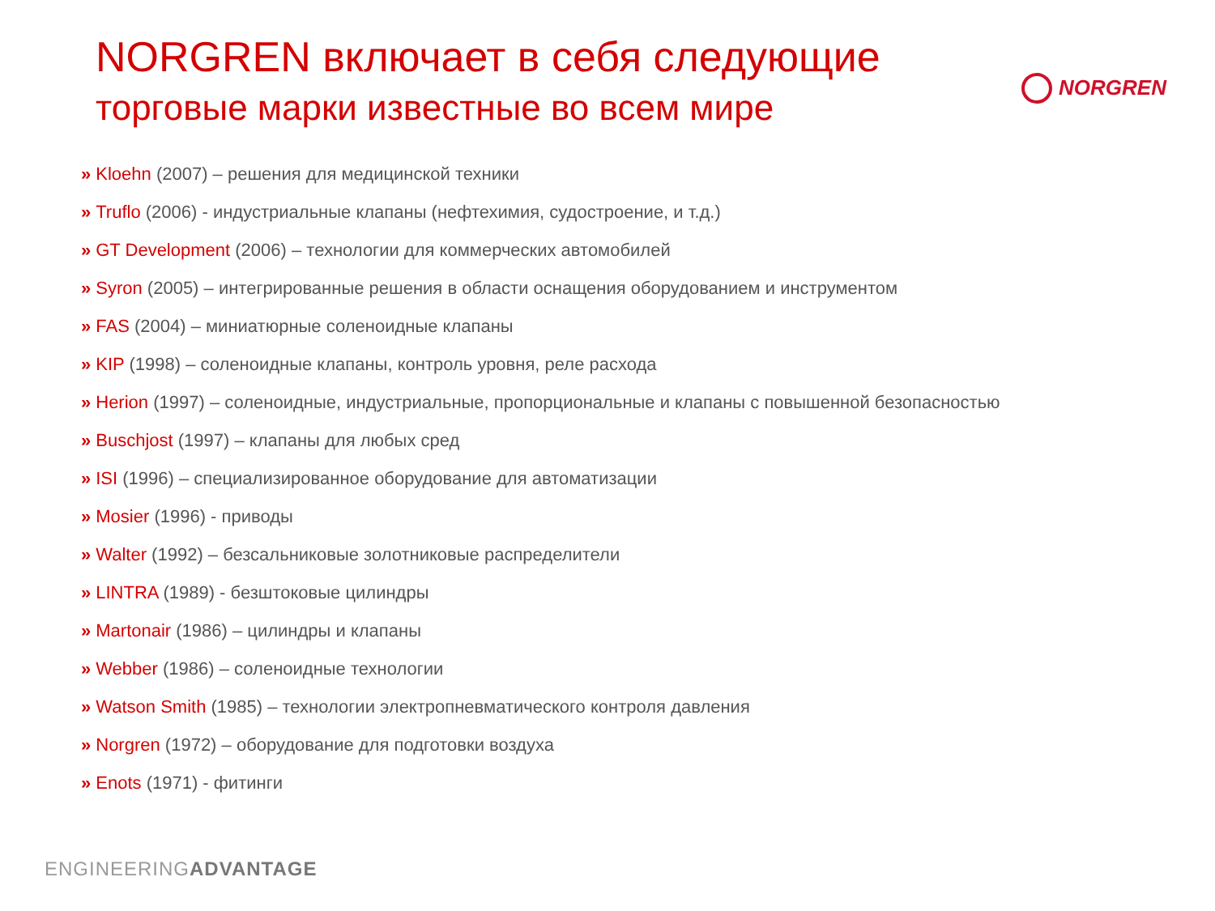NORGREN включает в себя следующие
торговые марки известные во всем мире
NORGREN
» Kloehn (2007) – решения для медицинской техники
» Truflo (2006) - индустриальные клапаны (нефтехимия, судостроение, и т.д.)
» GT Development (2006) – технологии для коммерческих автомобилей
» Syron (2005) – интегрированные решения в области оснащения оборудованием и инструментом
» FAS (2004) – миниатюрные соленоидные клапаны
» KIP (1998) – соленоидные клапаны, контроль уровня, реле расхода
» Herion (1997) – соленоидные, индустриальные, пропорциональные и клапаны с повышенной безопасностью
» Buschjost (1997) – клапаны для любых сред
» ISI (1996) – специализированное оборудование для автоматизации
» Mosier (1996) - приводы
» Walter (1992) – безсальниковые золотниковые распределители
» LINTRA (1989) - безштоковые цилиндры
» Martonair (1986) – цилиндры и клапаны
» Webber (1986) – соленоидные технологии
» Watson Smith (1985) – технологии электропневматического контроля давления
» Norgren (1972) – оборудование для подготовки воздуха
» Enots (1971) - фитинги
ENGINEERINGADVANTAGE